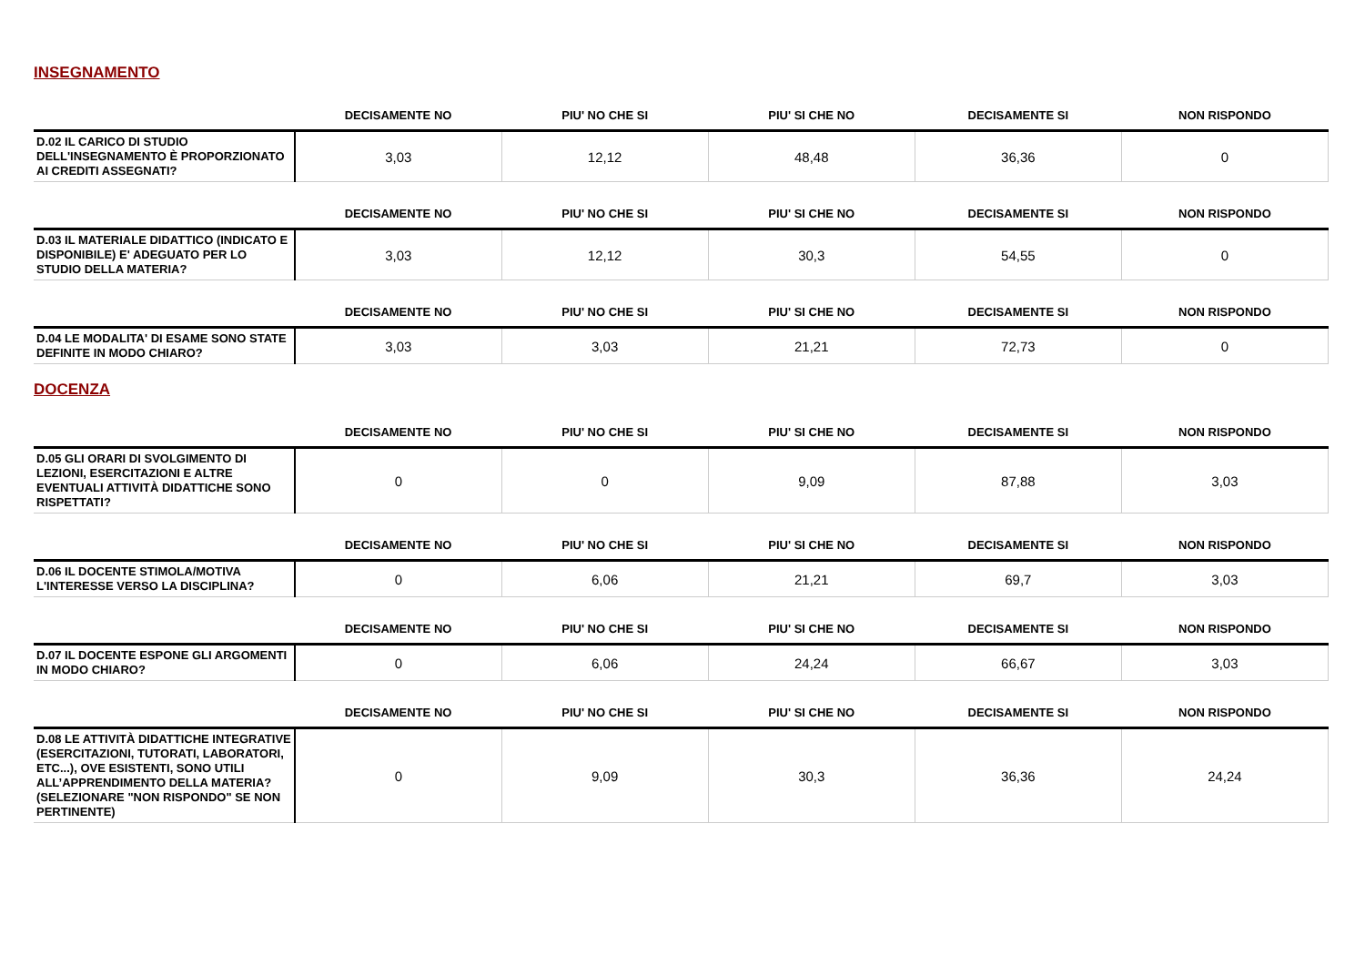INSEGNAMENTO
| | DECISAMENTE NO | PIU' NO CHE SI | PIU' SI CHE NO | DECISAMENTE SI | NON RISPONDO |
| --- | --- | --- | --- | --- | --- |
| D.02 IL CARICO DI STUDIO DELL'INSEGNAMENTO È PROPORZIONATO AI CREDITI ASSEGNATI? | 3,03 | 12,12 | 48,48 | 36,36 | 0 |
| | DECISAMENTE NO | PIU' NO CHE SI | PIU' SI CHE NO | DECISAMENTE SI | NON RISPONDO |
| --- | --- | --- | --- | --- | --- |
| D.03 IL MATERIALE DIDATTICO (INDICATO E DISPONIBILE) E' ADEGUATO PER LO STUDIO DELLA MATERIA? | 3,03 | 12,12 | 30,3 | 54,55 | 0 |
| | DECISAMENTE NO | PIU' NO CHE SI | PIU' SI CHE NO | DECISAMENTE SI | NON RISPONDO |
| --- | --- | --- | --- | --- | --- |
| D.04 LE MODALITA' DI ESAME SONO STATE DEFINITE IN MODO CHIARO? | 3,03 | 3,03 | 21,21 | 72,73 | 0 |
DOCENZA
| | DECISAMENTE NO | PIU' NO CHE SI | PIU' SI CHE NO | DECISAMENTE SI | NON RISPONDO |
| --- | --- | --- | --- | --- | --- |
| D.05 GLI ORARI DI SVOLGIMENTO DI LEZIONI, ESERCITAZIONI E ALTRE EVENTUALI ATTIVITÀ DIDATTICHE SONO RISPETTATI? | 0 | 0 | 9,09 | 87,88 | 3,03 |
| | DECISAMENTE NO | PIU' NO CHE SI | PIU' SI CHE NO | DECISAMENTE SI | NON RISPONDO |
| --- | --- | --- | --- | --- | --- |
| D.06 IL DOCENTE STIMOLA/MOTIVA L'INTERESSE VERSO LA DISCIPLINA? | 0 | 6,06 | 21,21 | 69,7 | 3,03 |
| | DECISAMENTE NO | PIU' NO CHE SI | PIU' SI CHE NO | DECISAMENTE SI | NON RISPONDO |
| --- | --- | --- | --- | --- | --- |
| D.07 IL DOCENTE ESPONE GLI ARGOMENTI IN MODO CHIARO? | 0 | 6,06 | 24,24 | 66,67 | 3,03 |
| | DECISAMENTE NO | PIU' NO CHE SI | PIU' SI CHE NO | DECISAMENTE SI | NON RISPONDO |
| --- | --- | --- | --- | --- | --- |
| D.08 LE ATTIVITÀ DIDATTICHE INTEGRATIVE (ESERCITAZIONI, TUTORATI, LABORATORI, ETC...), OVE ESISTENTI, SONO UTILI ALL’APPRENDIMENTO DELLA MATERIA? (SELEZIONARE "NON RISPONDO" SE NON PERTINENTE) | 0 | 9,09 | 30,3 | 36,36 | 24,24 |